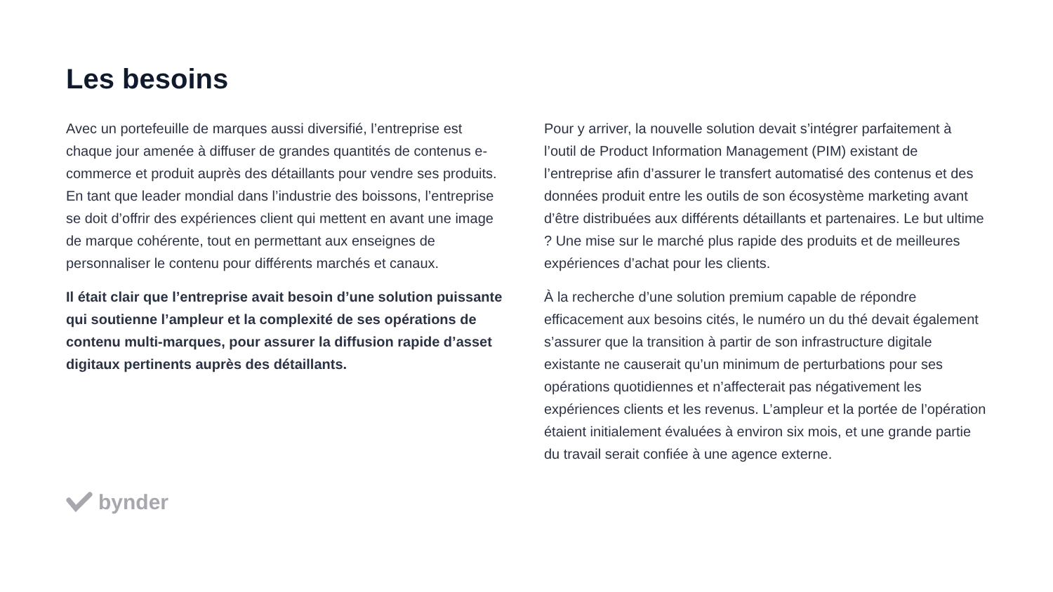Les besoins
Avec un portefeuille de marques aussi diversifié, l’entreprise est chaque jour amenée à diffuser de grandes quantités de contenus e-commerce et produit auprès des détaillants pour vendre ses produits. En tant que leader mondial dans l’industrie des boissons, l’entreprise se doit d’offrir des expériences client qui mettent en avant une image de marque cohérente, tout en permettant aux enseignes de personnaliser le contenu pour différents marchés et canaux.
Il était clair que l’entreprise avait besoin d’une solution puissante qui soutienne l’ampleur et la complexité de ses opérations de contenu multi-marques, pour assurer la diffusion rapide d’asset digitaux pertinents auprès des détaillants.
Pour y arriver, la nouvelle solution devait s’intégrer parfaitement à l’outil de Product Information Management (PIM) existant de l’entreprise afin d’assurer le transfert automatisé des contenus et des données produit entre les outils de son écosystème marketing avant d’être distribuées aux différents détaillants et partenaires. Le but ultime ? Une mise sur le marché plus rapide des produits et de meilleures expériences d’achat pour les clients.
À la recherche d’une solution premium capable de répondre efficacement aux besoins cités, le numéro un du thé devait également s’assurer que la transition à partir de son infrastructure digitale existante ne causerait qu’un minimum de perturbations pour ses opérations quotidiennes et n’affecterait pas négativement les expériences clients et les revenus. L’ampleur et la portée de l’opération étaient initialement évaluées à environ six mois, et une grande partie du travail serait confiée à une agence externe.
bynder